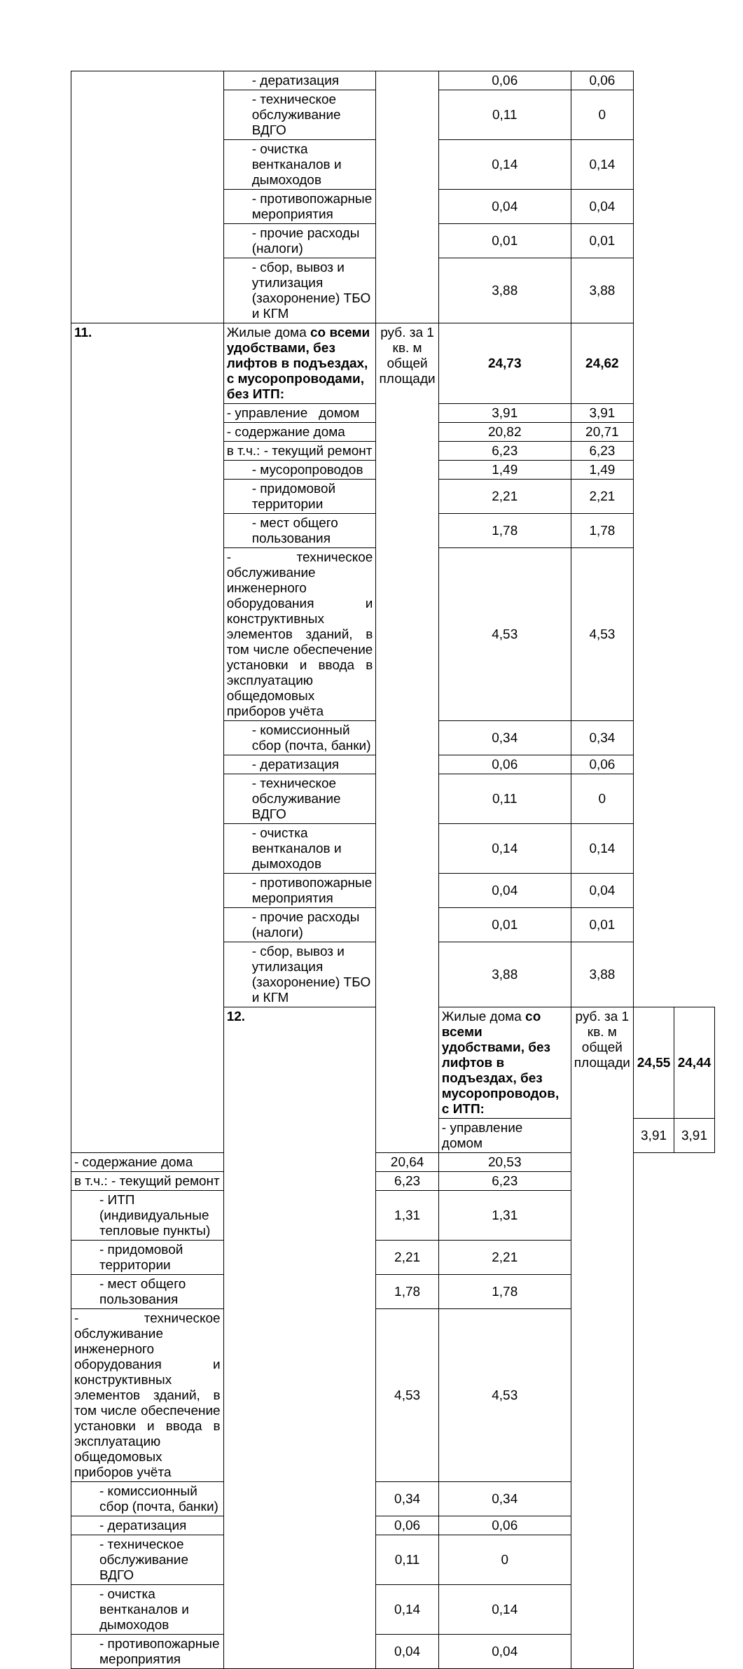| | - дератизация | | 0,06 | 0,06 | | |
| | - техническое обслуживание ВДГО | | 0,11 | 0 | | |
| | - очистка вентканалов и дымоходов | | 0,14 | 0,14 | | |
| | - противопожарные мероприятия | | 0,04 | 0,04 | | |
| | - прочие расходы (налоги) | | 0,01 | 0,01 | | |
| | - сбор, вывоз и утилизация (захоронение) ТБО и КГМ | | 3,88 | 3,88 | | |
| 11. | Жилые дома со всеми удобствами, без лифтов в подъездах, с мусоропроводами, без ИТП: | руб. за 1 кв. м общей площади | 24,73 | 24,62 | | |
| | - управление домом | | 3,91 | 3,91 | | |
| | - содержание дома | | 20,82 | 20,71 | | |
| | в т.ч.: - текущий ремонт | | 6,23 | 6,23 | | |
| | - мусоропроводов | | 1,49 | 1,49 | | |
| | - придомовой территории | | 2,21 | 2,21 | | |
| | - мест общего пользования | | 1,78 | 1,78 | | |
| | - техническое обслуживание инженерного оборудования и конструктивных элементов зданий, в том числе обеспечение установки и ввода в эксплуатацию общедомовых приборов учёта | | 4,53 | 4,53 | | |
| | - комиссионный сбор (почта, банки) | | 0,34 | 0,34 | | |
| | - дератизация | | 0,06 | 0,06 | | |
| | - техническое обслуживание ВДГО | | 0,11 | 0 | | |
| | - очистка вентканалов и дымоходов | | 0,14 | 0,14 | | |
| | - противопожарные мероприятия | | 0,04 | 0,04 | | |
| | - прочие расходы (налоги) | | 0,01 | 0,01 | | |
| | - сбор, вывоз и утилизация (захоронение) ТБО и КГМ | | 3,88 | 3,88 | | |
| | 12. | | Жилые дома со всеми удобствами, без лифтов в подъездах, без мусоропроводов, с ИТП: | руб. за 1 кв. м общей площади | 24,55 | 24,44 |
| | | | - управление домом | | 3,91 | 3,91 |
| - содержание дома | | 20,64 | 20,53 | | | |
| в т.ч.: - текущий ремонт | | 6,23 | 6,23 | | | |
| - ИТП (индивидуальные тепловые пункты) | | 1,31 | 1,31 | | | |
| - придомовой территории | | 2,21 | 2,21 | | | |
| - мест общего пользования | | 1,78 | 1,78 | | | |
| - техническое обслуживание инженерного оборудования и конструктивных элементов зданий, в том числе обеспечение установки и ввода в эксплуатацию общедомовых приборов учёта | | 4,53 | 4,53 | | | |
| - комиссионный сбор (почта, банки) | | 0,34 | 0,34 | | | |
| - дератизация | | 0,06 | 0,06 | | | |
| - техническое обслуживание ВДГО | | 0,11 | 0 | | | |
| - очистка вентканалов и дымоходов | | 0,14 | 0,14 | | | |
| - противопожарные мероприятия | | 0,04 | 0,04 | | | |